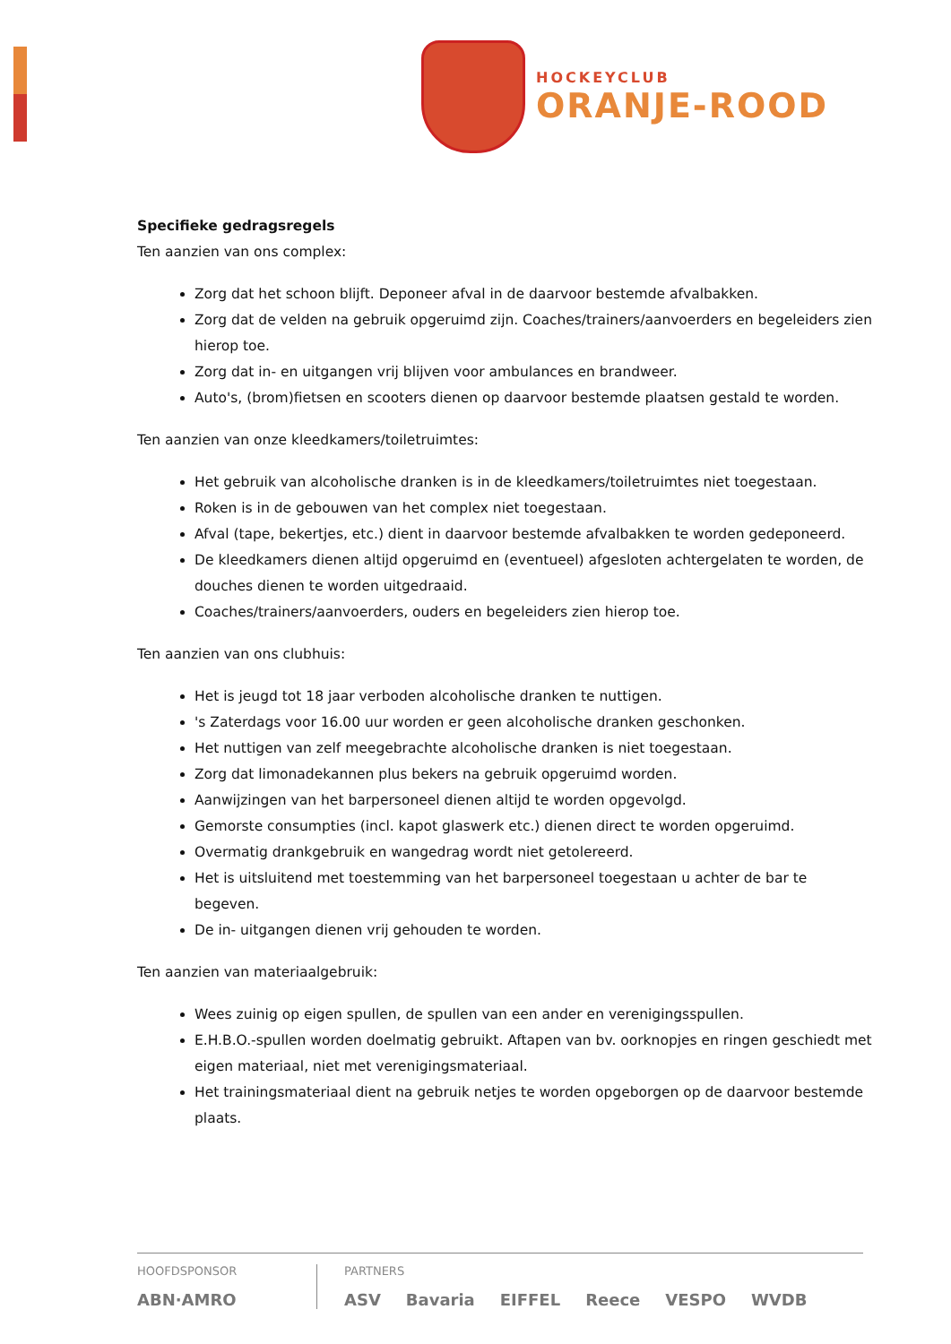HOCKEYCLUB
ORANJE-ROOD
Specifieke gedragsregels
Ten aanzien van ons complex:
Zorg dat het schoon blijft. Deponeer afval in de daarvoor bestemde afvalbakken.
Zorg dat de velden na gebruik opgeruimd zijn. Coaches/trainers/aanvoerders en begeleiders zien hierop toe.
Zorg dat in- en uitgangen vrij blijven voor ambulances en brandweer.
Auto's, (brom)fietsen en scooters dienen op daarvoor bestemde plaatsen gestald te worden.
Ten aanzien van onze kleedkamers/toiletruimtes:
Het gebruik van alcoholische dranken is in de kleedkamers/toiletruimtes niet toegestaan.
Roken is in de gebouwen van het complex niet toegestaan.
Afval (tape, bekertjes, etc.) dient in daarvoor bestemde afvalbakken te worden gedeponeerd.
De kleedkamers dienen altijd opgeruimd en (eventueel) afgesloten achtergelaten te worden, de douches dienen te worden uitgedraaid.
Coaches/trainers/aanvoerders, ouders en begeleiders zien hierop toe.
Ten aanzien van ons clubhuis:
Het is jeugd tot 18 jaar verboden alcoholische dranken te nuttigen.
's Zaterdags voor 16.00 uur worden er geen alcoholische dranken geschonken.
Het nuttigen van zelf meegebrachte alcoholische dranken is niet toegestaan.
Zorg dat limonadekannen plus bekers na gebruik opgeruimd worden.
Aanwijzingen van het barpersoneel dienen altijd te worden opgevolgd.
Gemorste consumpties (incl. kapot glaswerk etc.) dienen direct te worden opgeruimd.
Overmatig drankgebruik en wangedrag wordt niet getolereerd.
Het is uitsluitend met toestemming van het barpersoneel toegestaan u achter de bar te begeven.
De in- uitgangen dienen vrij gehouden te worden.
Ten aanzien van materiaalgebruik:
Wees zuinig op eigen spullen, de spullen van een ander en verenigingsspullen.
E.H.B.O.-spullen worden doelmatig gebruikt. Aftapen van bv. oorknopjes en ringen geschiedt met eigen materiaal, niet met verenigingsmateriaal.
Het trainingsmateriaal dient na gebruik netjes te worden opgeborgen op de daarvoor bestemde plaats.
HOOFDSPONSOR
ABN·AMRO
PARTNERS
ASV Bavaria EIFFEL Reece VESPO WVDB